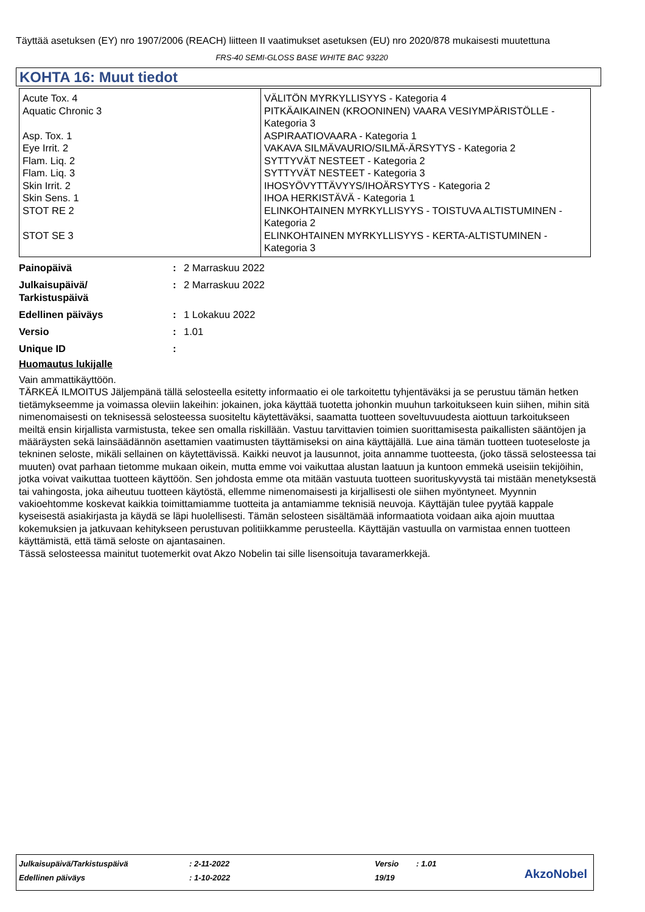Täyttää asetuksen (EY) nro 1907/2006 (REACH) liitteen II vaatimukset asetuksen (EU) nro 2020/878 mukaisesti muutettuna
FRS-40 SEMI-GLOSS BASE WHITE BAC 93220
KOHTA 16: Muut tiedot
| Acute Tox. 4 Aquatic Chronic 3 Asp. Tox. 1 Eye Irrit. 2 Flam. Liq. 2 Flam. Liq. 3 Skin Irrit. 2 Skin Sens. 1 STOT RE 2 STOT SE 3 | VÄLITÖN MYRKYLLISYYS - Kategoria 4 PITKÄAIKAINEN (KROONINEN) VAARA VESIYMPÄRISTÖLLE - Kategoria 3 ASPIRAATIOVAARA - Kategoria 1 VAKAVA SILMÄVAURIO/SILMÄ-ÄRSYTYS - Kategoria 2 SYTTYVÄT NESTEET - Kategoria 2 SYTTYVÄT NESTEET - Kategoria 3 IHOSYÖVYTTÄVYYS/IHOÄRSYTYS - Kategoria 2 IHOA HERKISTÄVÄ - Kategoria 1 ELINKOHTAINEN MYRKYLLISYYS - TOISTUVA ALTISTUMINEN - Kategoria 2 ELINKOHTAINEN MYRKYLLISYYS - KERTA-ALTISTUMINEN - Kategoria 3 |
| Painopäivä | : | 2 Marraskuu 2022 |
| Julkaisupäivä/ Tarkistuspäivä | : | 2 Marraskuu 2022 |
| Edellinen päiväys | : | 1 Lokakuu 2022 |
| Versio | : | 1.01 |
| Unique ID | : | |
Huomautus lukijalle
Vain ammattikäyttöön.
TÄRKEÄ ILMOITUS Jäljempänä tällä selosteella esitetty informaatio ei ole tarkoitettu tyhjentäväksi ja se perustuu tämän hetken tietämykseemme ja voimassa oleviin lakeihin: jokainen, joka käyttää tuotetta johonkin muuhun tarkoitukseen kuin siihen, mihin sitä nimenomaisesti on teknisessä selosteessa suositeltu käytettäväksi, saamatta tuotteen soveltuvuudesta aiottuun tarkoitukseen meiltä ensin kirjallista varmistusta, tekee sen omalla riskillään. Vastuu tarvittavien toimien suorittamisesta paikallisten sääntöjen ja määräysten sekä lainsäädännön asettamien vaatimusten täyttämiseksi on aina käyttäjällä. Lue aina tämän tuotteen tuoteseloste ja tekninen seloste, mikäli sellainen on käytettävissä. Kaikki neuvot ja lausunnot, joita annamme tuotteesta, (joko tässä selosteessa tai muuten) ovat parhaan tietomme mukaan oikein, mutta emme voi vaikuttaa alustan laatuun ja kuntoon emmekä useisiin tekijöihin, jotka voivat vaikuttaa tuotteen käyttöön. Sen johdosta emme ota mitään vastuuta tuotteen suorituskyvystä tai mistään menetyksestä tai vahingosta, joka aiheutuu tuotteen käytöstä, ellemme nimenomaisesti ja kirjallisesti ole siihen myöntyneet. Myynnin vakioehtomme koskevat kaikkia toimittamiamme tuotteita ja antamiamme teknisiä neuvoja. Käyttäjän tulee pyytää kappale kyseisestä asiakirjasta ja käydä se läpi huolellisesti. Tämän selosteen sisältämää informaatiota voidaan aika ajoin muuttaa kokemuksien ja jatkuvaan kehitykseen perustuvan politiikkamme perusteella. Käyttäjän vastuulla on varmistaa ennen tuotteen käyttämistä, että tämä seloste on ajantasainen.
Tässä selosteessa mainitut tuotemerkit ovat Akzo Nobelin tai sille lisensoituja tavaramerkkejä.
| Julkaisupäivä/Tarkistuspäivä | : 2-11-2022 | Versio | : 1.01 |
| Edellinen päiväys | : 1-10-2022 | 19/19 | |
AkzoNobel